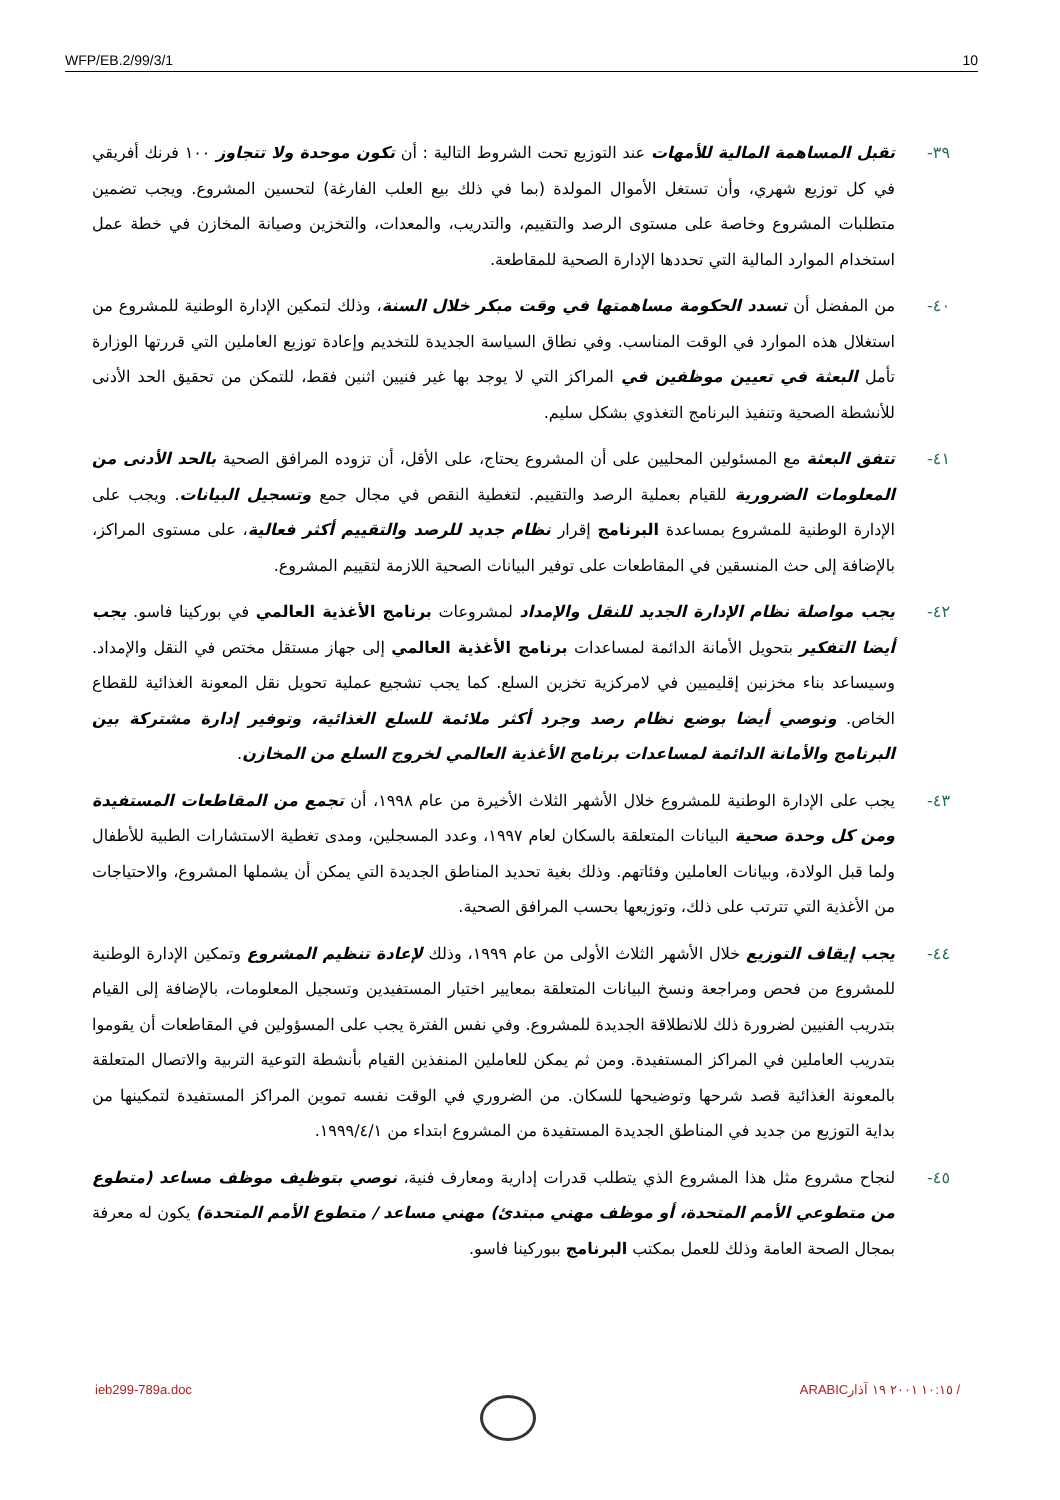WFP/EB.2/99/3/1 10
٣٩- تقبل المساهمة المالية للأمهات عند التوزيع تحت الشروط التالية : أن تكون موحدة ولا تتجاوز ١٠٠ فرنك أفريقي في كل توزيع شهري، وأن تستغل الأموال المولدة (بما في ذلك بيع العلب الفارغة) لتحسين المشروع. ويجب تضمين متطلبات المشروع وخاصة على مستوى الرصد والتقييم، والتدريب، والمعدات، والتخزين وصيانة المخازن في خطة عمل استخدام الموارد المالية التي تحددها الإدارة الصحية للمقاطعة.
٤٠- من المفضل أن تسدد الحكومة مساهمتها في وقت مبكر خلال السنة، وذلك لتمكين الإدارة الوطنية للمشروع من استغلال هذه الموارد في الوقت المناسب. وفي نطاق السياسة الجديدة للتخديم وإعادة توزيع العاملين التي قررتها الوزارة تأمل البعثة في تعيين موظفين في المراكز التي لا يوجد بها غير فنيين اثنين فقط، للتمكن من تحقيق الحد الأدنى للأنشطة الصحية وتنفيذ البرنامج التغذوي بشكل سليم.
٤١- تتفق البعثة مع المسئولين المحليين على أن المشروع يحتاج، على الأقل، أن تزوده المرافق الصحية بالحد الأدنى من المعلومات الضرورية للقيام بعملية الرصد والتقييم. لتغطية النقص في مجال جمع وتسجيل البيانات. ويجب على الإدارة الوطنية للمشروع بمساعدة البرنامج إقرار نظام جديد للرصد والتقييم أكثر فعالية، على مستوى المراكز، بالإضافة إلى حث المنسقين في المقاطعات على توفير البيانات الصحية اللازمة لتقييم المشروع.
٤٢- يجب مواصلة نظام الإدارة الجديد للنقل والإمداد لمشروعات برنامج الأغذية العالمي في بوركينا فاسو. يجب أيضا التفكير بتحويل الأمانة الدائمة لمساعدات برنامج الأغذية العالمي إلى جهاز مستقل مختص في النقل والإمداد. وسيساعد بناء مخزنين إقليميين في لامركزية تخزين السلع. كما يجب تشجيع عملية تحويل نقل المعونة الغذائية للقطاع الخاص. ونوصي أيضا بوضع نظام رصد وجرد أكثر ملائمة للسلع الغذائية، وتوفير إدارة مشتركة بين البرنامج والأمانة الدائمة لمساعدات برنامج الأغذية العالمي لخروج السلع من المخازن.
٤٣- يجب على الإدارة الوطنية للمشروع خلال الأشهر الثلاث الأخيرة من عام ١٩٩٨، أن تجمع من المقاطعات المستفيدة ومن كل وحدة صحية البيانات المتعلقة بالسكان لعام ١٩٩٧، وعدد المسجلين، ومدى تغطية الاستشارات الطبية للأطفال ولما قبل الولادة، وبيانات العاملين وفئاتهم. وذلك بغية تحديد المناطق الجديدة التي يمكن أن يشملها المشروع، والاحتياجات من الأغذية التي تترتب على ذلك، وتوزيعها بحسب المرافق الصحية.
٤٤- يجب إيقاف التوزيع خلال الأشهر الثلاث الأولى من عام ١٩٩٩، وذلك لإعادة تنظيم المشروع وتمكين الإدارة الوطنية للمشروع من فحص ومراجعة ونسخ البيانات المتعلقة بمعايير اختيار المستفيدين وتسجيل المعلومات، بالإضافة إلى القيام بتدريب الفنيين لضرورة ذلك للانطلاقة الجديدة للمشروع. وفي نفس الفترة يجب على المسؤولين في المقاطعات أن يقوموا بتدريب العاملين في المراكز المستفيدة. ومن ثم يمكن للعاملين المنفذين القيام بأنشطة التوعية التربية والاتصال المتعلقة بالمعونة الغذائية قصد شرحها وتوضيحها للسكان. من الضروري في الوقت نفسه تموين المراكز المستفيدة لتمكينها من بداية التوزيع من جديد في المناطق الجديدة المستفيدة من المشروع ابتداء من ١٩٩٩/٤/١.
٤٥- لنجاح مشروع مثل هذا المشروع الذي يتطلب قدرات إدارية ومعارف فنية، نوصي بتوظيف موظف مساعد (متطوع من متطوعي الأمم المتحدة، أو موظف مهني مبتدئ) مهني مساعد / متطوع الأمم المتحدة) يكون له معرفة بمجال الصحة العامة وذلك للعمل بمكتب البرنامج ببوركينا فاسو.
ieb299-789a.doc ARABIC١٠:١٥ ٢٠٠١ ١٩ آذار /